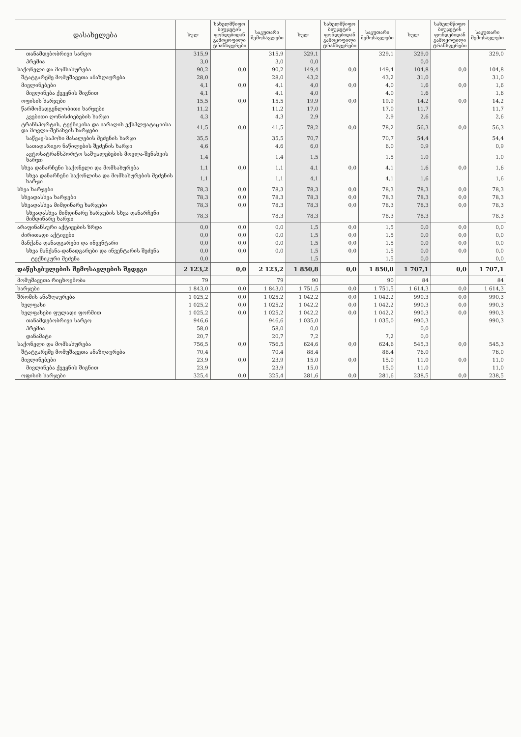| დასახელება | სულ | სახელმწიფო ბიუჯეტის ფონდებიდან გამოყოფილი ტრანსფერები | საკუთარი შემოსავლები | სულ | სახელმწიფო ბიუჯეტის ფონდებიდან გამოყოფილი ტრანსფერები | საკუთარი შემოსავლები | სულ | სახელმწიფო ბიუჯეტის ფონდებიდან გამოყოფილი ტრანსფერები | საკუთარი შემოსავლები |
| --- | --- | --- | --- | --- | --- | --- | --- | --- | --- |
| თანამდებობრივი სარგო | 315,9 | | 315,9 | 329,1 | | 329,1 | 329,0 | | 329,0 |
| პრემია | 3,0 | | 3,0 | 0,0 | | | 0,0 | | |
| საქონელი და მომსახურება | 90,2 | 0,0 | 90,2 | 149,4 | 0,0 | 149,4 | 104,8 | 0,0 | 104,8 |
| შტატგარეშე მომუშავეთა ანაზღაურება | 28,0 | | 28,0 | 43,2 | | 43,2 | 31,0 | | 31,0 |
| მივლინებები | 4,1 | 0,0 | 4,1 | 4,0 | 0,0 | 4,0 | 1,6 | 0,0 | 1,6 |
| მივლინება ქვეყნის შიგნით | 4,1 | | 4,1 | 4,0 | | 4,0 | 1,6 | | 1,6 |
| ოფისის ხარჯები | 15,5 | 0,0 | 15,5 | 19,9 | 0,0 | 19,9 | 14,2 | 0,0 | 14,2 |
| წარმომადგენლობითი ხარჯები | 11,2 | | 11,2 | 17,0 | | 17,0 | 11,7 | | 11,7 |
| კვებითი ღონისძიებების ხარჯი | 4,3 | | 4,3 | 2,9 | | 2,9 | 2,6 | | 2,6 |
| ტრანსპორტის, ტექნიკისა და იარაღის ექსპლუატაციისა და მოვლა-შენახვის ხარჯები | 41,5 | 0,0 | 41,5 | 78,2 | 0,0 | 78,2 | 56,3 | 0,0 | 56,3 |
| საწვავ-საპოხი მასალების შეძენის ხარჯი | 35,5 | | 35,5 | 70,7 | | 70,7 | 54,4 | | 54,4 |
| სათადარიგო ნაწილების შეძენის ხარჯი | 4,6 | | 4,6 | 6,0 | | 6,0 | 0,9 | | 0,9 |
| ავტოსატრანსპორტო საშუალებების მოვლა-შენახვის ხარჯი | 1,4 | | 1,4 | 1,5 | | 1,5 | 1,0 | | 1,0 |
| სხვა დანარჩენი საქონელი და მომსახურება | 1,1 | 0,0 | 1,1 | 4,1 | 0,0 | 4,1 | 1,6 | 0,0 | 1,6 |
| სხვა დანარჩენი საქონლისა და მომსახურების შეძენის ხარჯი | 1,1 | | 1,1 | 4,1 | | 4,1 | 1,6 | | 1,6 |
| სხვა ხარჯები | 78,3 | 0,0 | 78,3 | 78,3 | 0,0 | 78,3 | 78,3 | 0,0 | 78,3 |
| სხვადასხვა ხარჯები | 78,3 | 0,0 | 78,3 | 78,3 | 0,0 | 78,3 | 78,3 | 0,0 | 78,3 |
| სხვადასხვა მიმდინარე ხარჯები | 78,3 | 0,0 | 78,3 | 78,3 | 0,0 | 78,3 | 78,3 | 0,0 | 78,3 |
| სხვადასხვა მიმდინარე ხარჯების სხვა დანარჩენი მიმდინარე ხარჯი | 78,3 | | 78,3 | 78,3 | | 78,3 | 78,3 | | 78,3 |
| არაფინანსური აქტივების ზრდა | 0,0 | 0,0 | 0,0 | 1,5 | 0,0 | 1,5 | 0,0 | 0,0 | 0,0 |
| ძირითადი აქტივები | 0,0 | 0,0 | 0,0 | 1,5 | 0,0 | 1,5 | 0,0 | 0,0 | 0,0 |
| მანქანა დანადგარები და ინვენტარი | 0,0 | 0,0 | 0,0 | 1,5 | 0,0 | 1,5 | 0,0 | 0,0 | 0,0 |
| სხვა მანქანა-დანადგარები და ინვენტარის შეძენა | 0,0 | 0,0 | 0,0 | 1,5 | 0,0 | 1,5 | 0,0 | 0,0 | 0,0 |
| ტექნიკური შეძენა | 0,0 | | | 1,5 | | 1,5 | 0,0 | | 0,0 |
| დაწესებულების შემოსავლების შედეგი | 2 123,2 | 0,0 | 2 123,2 | 1 850,8 | 0,0 | 1 850,8 | 1 707,1 | 0,0 | 1 707,1 |
| მომუშავეთა რიცხოვნობა | 79 | | 79 | 90 | | 90 | 84 | | 84 |
| ხარჯები | 1 843,0 | 0,0 | 1 843,0 | 1 751,5 | 0,0 | 1 751,5 | 1 614,3 | 0,0 | 1 614,3 |
| შრომის ანაზღაურება | 1 025,2 | 0,0 | 1 025,2 | 1 042,2 | 0,0 | 1 042,2 | 990,3 | 0,0 | 990,3 |
| ხელფასი | 1 025,2 | 0,0 | 1 025,2 | 1 042,2 | 0,0 | 1 042,2 | 990,3 | 0,0 | 990,3 |
| ხელფასები ფულადი ფორმით | 1 025,2 | 0,0 | 1 025,2 | 1 042,2 | 0,0 | 1 042,2 | 990,3 | 0,0 | 990,3 |
| თანამდებობრივი სარგო | 946,6 | | 946,6 | 1 035,0 | | 1 035,0 | 990,3 | | 990,3 |
| პრემია | 58,0 | | 58,0 | 0,0 | | | 0,0 | | |
| დანამატი | 20,7 | | 20,7 | 7,2 | | 7,2 | 0,0 | | |
| საქონელი და მომსახურება | 756,5 | 0,0 | 756,5 | 624,6 | 0,0 | 624,6 | 545,3 | 0,0 | 545,3 |
| შტატგარეშე მომუშავეთა ანაზღაურება | 70,4 | | 70,4 | 88,4 | | 88,4 | 76,0 | | 76,0 |
| მივლინებები | 23,9 | 0,0 | 23,9 | 15,0 | 0,0 | 15,0 | 11,0 | 0,0 | 11,0 |
| მივლინება ქვეყნის შიგნით | 23,9 | | 23,9 | 15,0 | | 15,0 | 11,0 | | 11,0 |
| ოფისის ხარჯები | 325,4 | 0,0 | 325,4 | 281,6 | 0,0 | 281,6 | 238,5 | 0,0 | 238,5 |